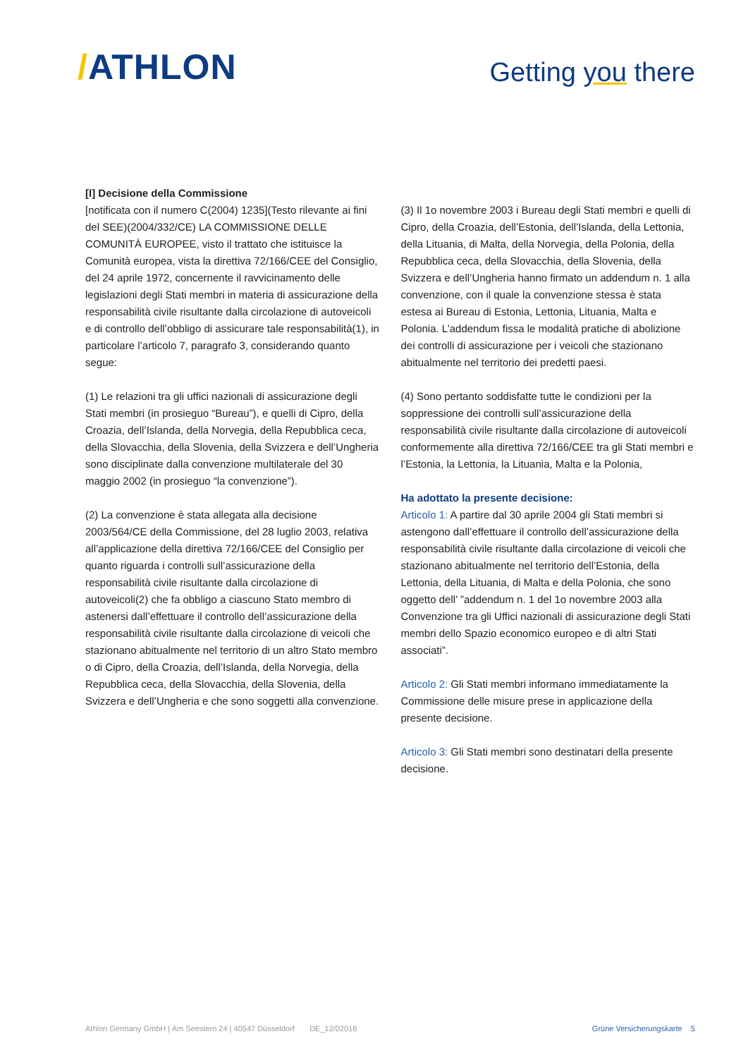/ATHLON
Getting you there
[I] Decisione della Commissione
[notificata con il numero C(2004) 1235](Testo rilevante ai fini del SEE)(2004/332/CE) LA COMMISSIONE DELLE COMUNITÀ EUROPEE, visto il trattato che istituisce la Comunità europea, vista la direttiva 72/166/CEE del Consiglio, del 24 aprile 1972, concernente il ravvicinamento delle legislazioni degli Stati membri in materia di assicurazione della responsabilità civile risultante dalla circolazione di autoveicoli e di controllo dell’obbligo di assicurare tale responsabilità(1), in particolare l’articolo 7, paragrafo 3, considerando quanto segue:
(1) Le relazioni tra gli uffici nazionali di assicurazione degli Stati membri (in prosieguo “Bureau”), e quelli di Cipro, della Croazia, dell’Islanda, della Norvegia, della Repubblica ceca, della Slovacchia, della Slovenia, della Svizzera e dell’Ungheria sono disciplinate dalla convenzione multilaterale del 30 maggio 2002 (in prosieguo “la convenzione”).
(2) La convenzione è stata allegata alla decisione 2003/564/CE della Commissione, del 28 luglio 2003, relativa all’applicazione della direttiva 72/166/CEE del Consiglio per quanto riguarda i controlli sull’assicurazione della responsabilità civile risultante dalla circolazione di autoveicoli(2) che fa obbligo a ciascuno Stato membro di astenersi dall’effettuare il controllo dell’assicurazione della responsabilità civile risultante dalla circolazione di veicoli che stazionano abitualmente nel territorio di un altro Stato membro o di Cipro, della Croazia, dell’Islanda, della Norvegia, della Repubblica ceca, della Slovacchia, della Slovenia, della Svizzera e dell’Ungheria e che sono soggetti alla convenzione.
(3) Il 1o novembre 2003 i Bureau degli Stati membri e quelli di Cipro, della Croazia, dell’Estonia, dell’Islanda, della Lettonia, della Lituania, di Malta, della Norvegia, della Polonia, della Repubblica ceca, della Slovacchia, della Slovenia, della Svizzera e dell’Ungheria hanno firmato un addendum n. 1 alla convenzione, con il quale la convenzione stessa è stata estesa ai Bureau di Estonia, Lettonia, Lituania, Malta e Polonia. L’addendum fissa le modalità pratiche di abolizione dei controlli di assicurazione per i veicoli che stazionano abitualmente nel territorio dei predetti paesi.
(4) Sono pertanto soddisfatte tutte le condizioni per la soppressione dei controlli sull’assicurazione della responsabilità civile risultante dalla circolazione di autoveicoli conformemente alla direttiva 72/166/CEE tra gli Stati membri e l’Estonia, la Lettonia, la Lituania, Malta e la Polonia,
Ha adottato la presente decisione:
Articolo 1: A partire dal 30 aprile 2004 gli Stati membri si astengono dall’effettuare il controllo dell’assicurazione della responsabilità civile risultante dalla circolazione di veicoli che stazionano abitualmente nel territorio dell’Estonia, della Lettonia, della Lituania, di Malta e della Polonia, che sono oggetto dell’ ”addendum n. 1 del 1o novembre 2003 alla Convenzione tra gli Uffici nazionali di assicurazione degli Stati membri dello Spazio economico europeo e di altri Stati associati”.
Articolo 2: Gli Stati membri informano immediatamente la Commissione delle misure prese in applicazione della presente decisione.
Articolo 3: Gli Stati membri sono destinatari della presente decisione.
Athlon Germany GmbH | Am Seestern 24 | 40547 Düsseldorf DE_12/02016
Grüne Versicherungskarte 5